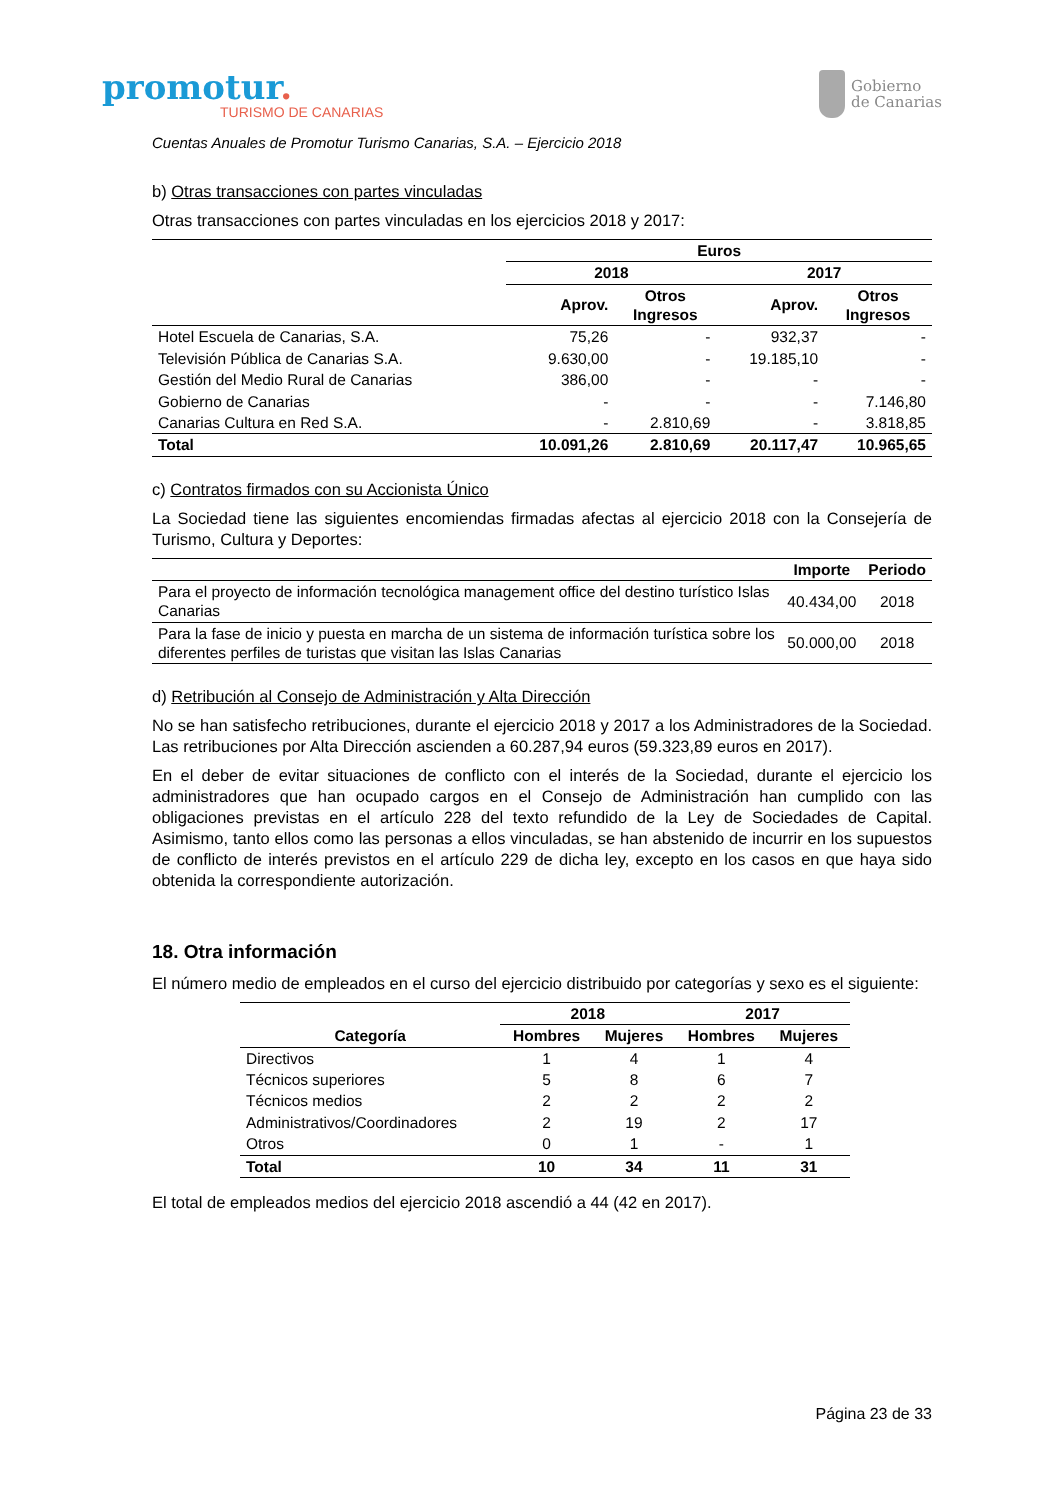promotur.
TURISMO DE CANARIAS
Gobierno
de Canarias
Cuentas Anuales de Promotur Turismo Canarias, S.A. – Ejercicio 2018
b) Otras transacciones con partes vinculadas
Otras transacciones con partes vinculadas en los ejercicios 2018 y 2017:
| | Euros | | | |
| --- | --- | --- | --- | --- |
| | 2018 | | 2017 | |
| | Aprov. | Otros Ingresos | Aprov. | Otros Ingresos |
| Hotel Escuela de Canarias, S.A. | 75,26 | - | 932,37 | - |
| Televisión Pública de Canarias S.A. | 9.630,00 | - | 19.185,10 | - |
| Gestión del Medio Rural de Canarias | 386,00 | - | - | - |
| Gobierno de Canarias | - | - | - | 7.146,80 |
| Canarias Cultura en Red S.A. | - | 2.810,69 | - | 3.818,85 |
| Total | 10.091,26 | 2.810,69 | 20.117,47 | 10.965,65 |
c) Contratos firmados con su Accionista Único
La Sociedad tiene las siguientes encomiendas firmadas afectas al ejercicio 2018 con la Consejería de Turismo, Cultura y Deportes:
| | Importe | Periodo |
| --- | --- | --- |
| Para el proyecto de información tecnológica management office del destino turístico Islas Canarias | 40.434,00 | 2018 |
| Para la fase de inicio y puesta en marcha de un sistema de información turística sobre los diferentes perfiles de turistas que visitan las Islas Canarias | 50.000,00 | 2018 |
d) Retribución al Consejo de Administración y Alta Dirección
No se han satisfecho retribuciones, durante el ejercicio 2018 y 2017 a los Administradores de la Sociedad. Las retribuciones por Alta Dirección ascienden a 60.287,94 euros (59.323,89 euros en 2017).
En el deber de evitar situaciones de conflicto con el interés de la Sociedad, durante el ejercicio los administradores que han ocupado cargos en el Consejo de Administración han cumplido con las obligaciones previstas en el artículo 228 del texto refundido de la Ley de Sociedades de Capital. Asimismo, tanto ellos como las personas a ellos vinculadas, se han abstenido de incurrir en los supuestos de conflicto de interés previstos en el artículo 229 de dicha ley, excepto en los casos en que haya sido obtenida la correspondiente autorización.
18. Otra información
El número medio de empleados en el curso del ejercicio distribuido por categorías y sexo es el siguiente:
| | 2018 | | 2017 | |
| --- | --- | --- | --- | --- |
| Categoría | Hombres | Mujeres | Hombres | Mujeres |
| Directivos | 1 | 4 | 1 | 4 |
| Técnicos superiores | 5 | 8 | 6 | 7 |
| Técnicos medios | 2 | 2 | 2 | 2 |
| Administrativos/Coordinadores | 2 | 19 | 2 | 17 |
| Otros | 0 | 1 | - | 1 |
| Total | 10 | 34 | 11 | 31 |
El total de empleados medios del ejercicio 2018 ascendió a 44 (42 en 2017).
Página 23 de 33